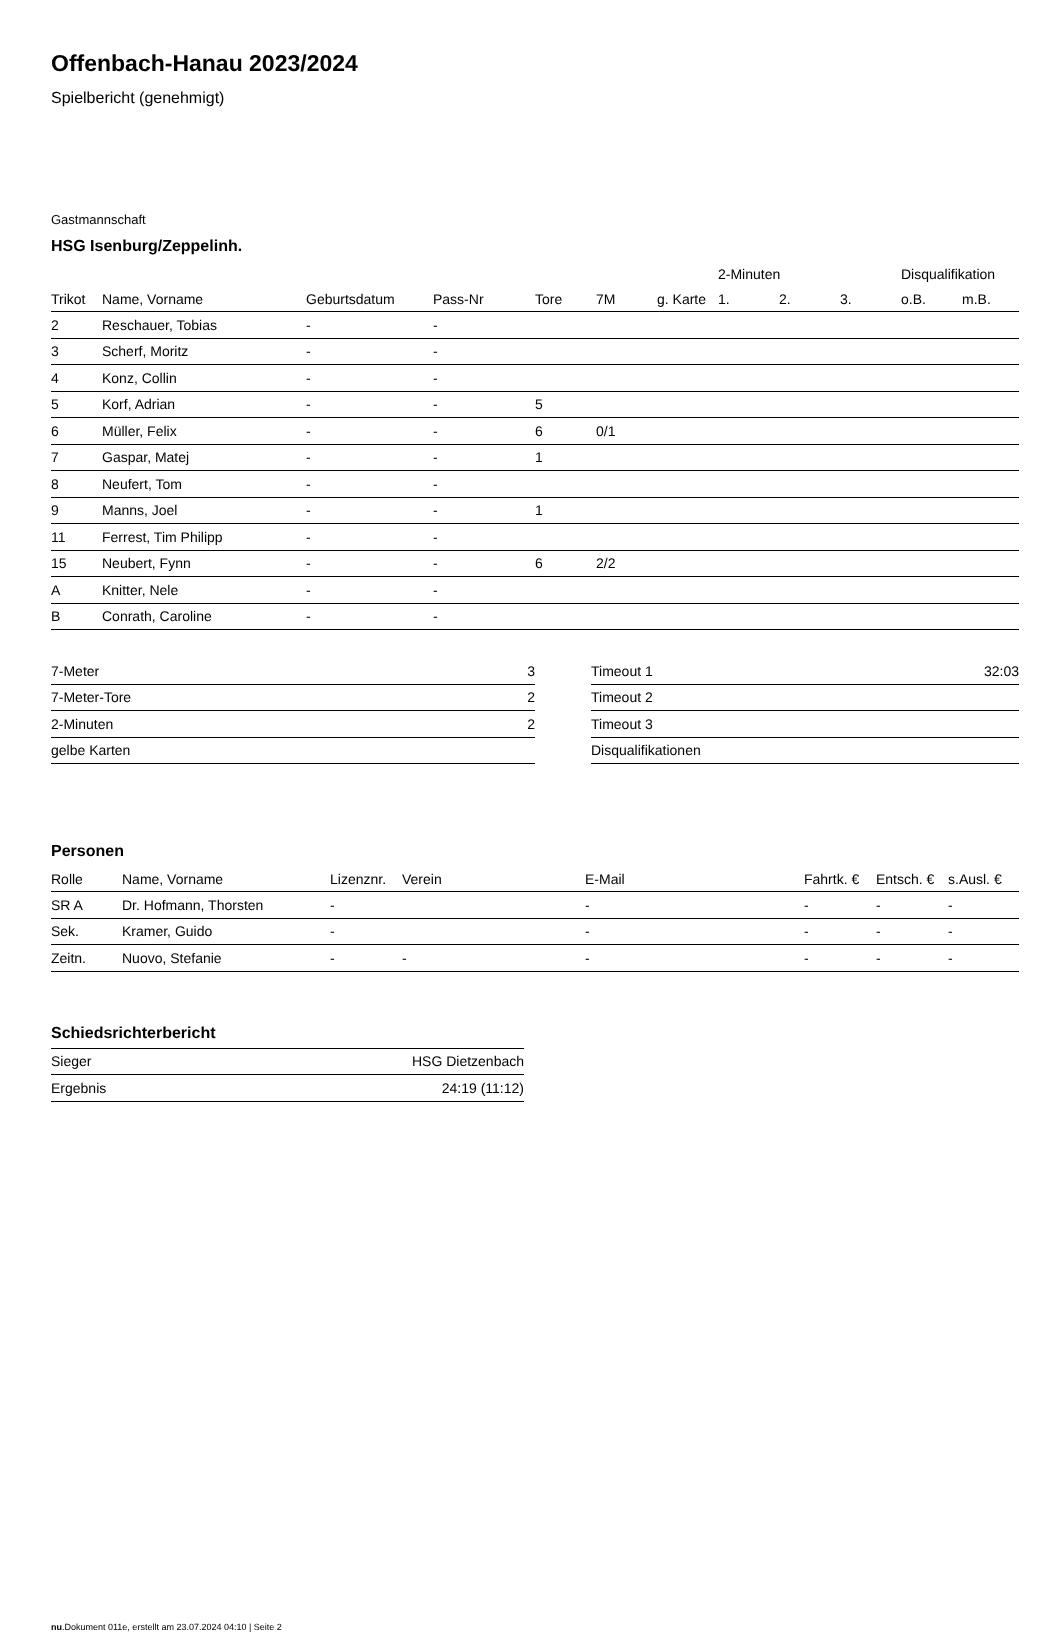Offenbach-Hanau 2023/2024
Spielbericht (genehmigt)
Gastmannschaft
HSG Isenburg/Zeppelinh.
| | | | | | | | 2-Minuten | | | Disqualifikation | |
| --- | --- | --- | --- | --- | --- | --- | --- | --- | --- | --- | --- |
| Trikot | Name, Vorname | Geburtsdatum | Pass-Nr | Tore | 7M | g. Karte | 1. | 2. | 3. | o.B. | m.B. |
| 2 | Reschauer, Tobias | - | - | | | | | | | | |
| 3 | Scherf, Moritz | - | - | | | | | | | | |
| 4 | Konz, Collin | - | - | | | | | | | | |
| 5 | Korf, Adrian | - | - | 5 | | | | | | | |
| 6 | Müller, Felix | - | - | 6 | 0/1 | | | | | | |
| 7 | Gaspar, Matej | - | - | 1 | | | | | | | |
| 8 | Neufert, Tom | - | - | | | | | | | | |
| 9 | Manns, Joel | - | - | 1 | | | | | | | |
| 11 | Ferrest, Tim Philipp | - | - | | | | | | | | |
| 15 | Neubert, Fynn | - | - | 6 | 2/2 | | | | | | |
| A | Knitter, Nele | - | - | | | | | | | | |
| B | Conrath, Caroline | - | - | | | | | | | | |
| 7-Meter | 3 |
| 7-Meter-Tore | 2 |
| 2-Minuten | 2 |
| gelbe Karten | |
| Timeout 1 | 32:03 |
| Timeout 2 | |
| Timeout 3 | |
| Disqualifikationen | |
Personen
| Rolle | Name, Vorname | Lizenznr. | Verein | E-Mail | Fahrtk. € | Entsch. € | s.Ausl. € |
| --- | --- | --- | --- | --- | --- | --- | --- |
| SR A | Dr. Hofmann, Thorsten | - | | - | - | - | - |
| Sek. | Kramer, Guido | - | | - | - | - | - |
| Zeitn. | Nuovo, Stefanie | - | - | - | - | - | - |
Schiedsrichterbericht
| Sieger | HSG Dietzenbach |
| Ergebnis | 24:19 (11:12) |
nu.Dokument 011e, erstellt am 23.07.2024 04:10 | Seite 2